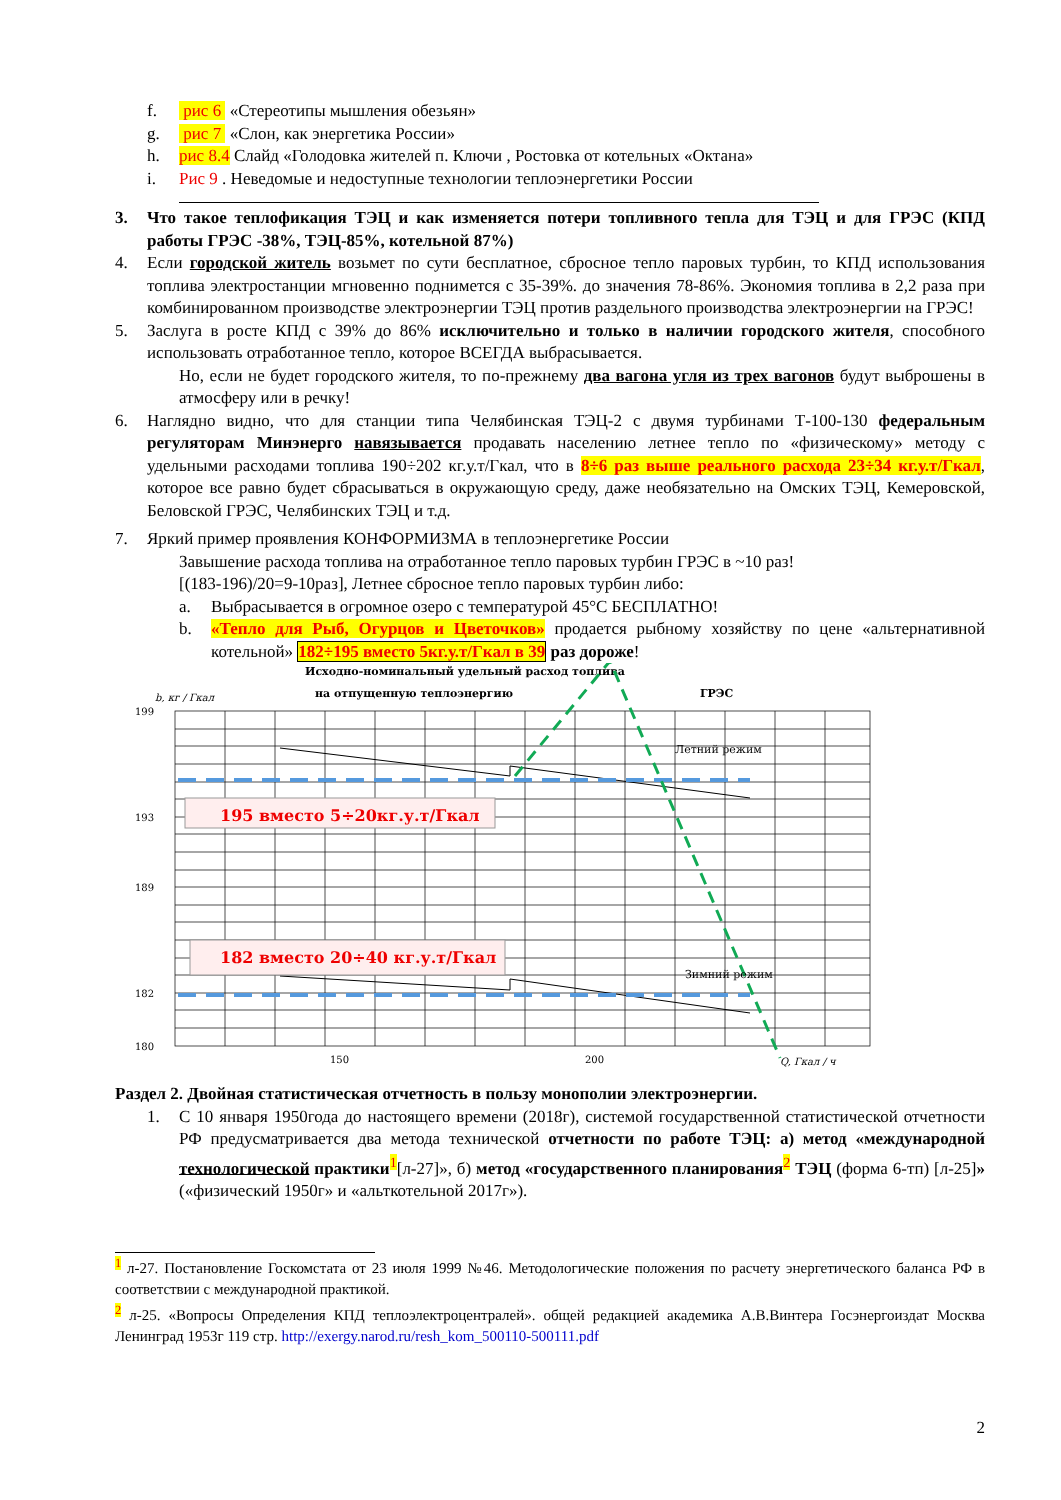f. рис 6 «Стереотипы мышления обезьян»
g. рис 7 «Слон, как энергетика России»
h. рис 8.4 Слайд «Голодовка жителей п. Ключи , Ростовка от котельных «Октана»
i. Рис 9 . Неведомые и недоступные технологии теплоэнергетики России
3. Что такое теплофикация ТЭЦ и как изменяется потери топливного тепла для ТЭЦ и для ГРЭС (КПД работы ГРЭС -38%, ТЭЦ-85%, котельной 87%)
4. Если городской житель возьмет по сути бесплатное, сбросное тепло паровых турбин, то КПД использования топлива электростанции мгновенно поднимется с 35-39%. до значения 78-86%. Экономия топлива в 2,2 раза при комбинированном производстве электроэнергии ТЭЦ против раздельного производства электроэнергии на ГРЭС!
5. Заслуга в росте КПД с 39% до 86% исключительно и только в наличии городского жителя, способного использовать отработанное тепло, которое ВСЕГДА выбрасывается.
Но, если не будет городского жителя, то по-прежнему два вагона угля из трех вагонов будут выброшены в атмосферу или в речку!
6. Наглядно видно, что для станции типа Челябинская ТЭЦ-2 с двумя турбинами Т-100-130 федеральным регуляторам Минэнерго навязывается продавать населению летнее тепло по «физическому» методу с удельными расходами топлива 190÷202 кг.у.т/Гкал, что в 8÷6 раз выше реального расхода 23÷34 кг.у.т/Гкал, которое все равно будет сбрасываться в окружающую среду, даже необязательно на Омских ТЭЦ, Кемеровской, Беловской ГРЭС, Челябинских ТЭЦ и т.д.
7. Яркий пример проявления КОНФОРМИЗМА в теплоэнергетике России
Завышение расхода топлива на отработанное тепло паровых турбин ГРЭС в ~10 раз!
[(183-196)/20=9-10раз], Летнее сбросное тепло паровых турбин либо:
a. Выбрасывается в огромное озеро с температурой 45°С БЕСПЛАТНО!
b. «Тепло для Рыб, Огурцов и Цветочков» продается рыбному хозяйству по цене «альтернативной котельной» 182÷195 вместо 5кг.у.т/Гкал в 39 раз дороже!
Исходно-номинальный удельный расход топлива
на отпущенную теплоэнергию
ГРЭС
b, кг / Гкал
199
189
180
193
182
Летний режим
Зимний режим
195 вместо 5÷20кг.у.т/Гкал
182 вместо 20÷40 кг.у.т/Гкал
150
200
Q, Гкал / ч
Раздел 2. Двойная статистическая отчетность в пользу монополии электроэнергии.
1. С 10 января 1950года до настоящего времени (2018г), системой государственной статистической отчетности РФ предусматривается два метода технической отчетности по работе ТЭЦ: а) метод «международной технологической практики<sup>1</sup>[л-27]», б) метод «государственного планирования<sup>2</sup> ТЭЦ (форма 6-тп) [л-25]» («физический 1950г» и «альткотельной 2017г»).
<sup>1</sup> л-27. Постановление Госкомстата от 23 июля 1999 №46. Методологические положения по расчету энергетического баланса РФ в соответствии с международной практикой.
<sup>2</sup> л-25. «Вопросы Определения КПД теплоэлектроцентралей». общей редакцией академика А.В.Винтера Госэнергоиздат Москва Ленинград 1953г 119 стр. http://exergy.narod.ru/resh_kom_500110-500111.pdf
2